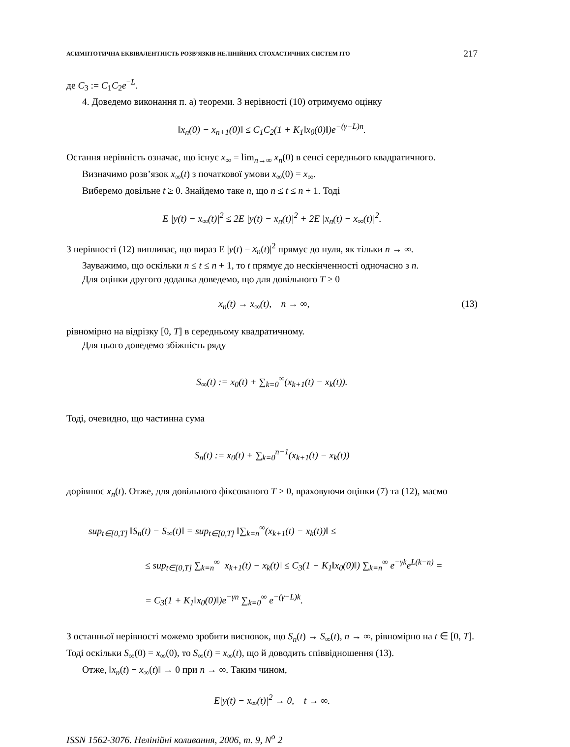АСИМПТОТИЧНА ЕКВІВАЛЕНТНІСТЬ РОЗВ’ЯЗКІВ НЕЛІНІЙНИХ СТОХАСТИЧНИХ СИСТЕМ ІТО 217
де C<sub>3</sub> := C<sub>1</sub>C<sub>2</sub>e<sup>−L</sup>.
4. Доведемо виконання п. а) теореми. З нерівності (10) отримуємо оцінку
‖x<sub>n</sub>(0) − x<sub>n+1</sub>(0)‖ ≤ C<sub>1</sub>C<sub>2</sub>(1 + K<sub>1</sub>‖x<sub>0</sub>(0)‖)e<sup>−(γ−L)n</sup>.
Остання нерівність означає, що існує x<sub>∞</sub> = lim<sub>n→∞</sub> x<sub>n</sub>(0) в сенсі середнього квадратичного.
Визначимо розв’язок x<sub>∞</sub>(t) з початкової умови x<sub>∞</sub>(0) = x<sub>∞</sub>.
Виберемо довільне t ≥ 0. Знайдемо таке n, що n ≤ t ≤ n + 1. Тоді
E |y(t) − x<sub>∞</sub>(t)|<sup>2</sup> ≤ 2E |y(t) − x<sub>n</sub>(t)|<sup>2</sup> + 2E |x<sub>n</sub>(t) − x<sub>∞</sub>(t)|<sup>2</sup>.
З нерівності (12) випливає, що вираз E |y(t) − x<sub>n</sub>(t)|<sup>2</sup> прямує до нуля, як тільки n → ∞.
Зауважимо, що оскільки n ≤ t ≤ n + 1, то t прямує до нескінченності одночасно з n.
Для оцінки другого доданка доведемо, що для довільного T ≥ 0
x<sub>n</sub>(t) → x<sub>∞</sub>(t), n → ∞, (13)
рівномірно на відрізку [0, T] в середньому квадратичному.
Для цього доведемо збіжність ряду
S<sub>∞</sub>(t) := x<sub>0</sub>(t) + ∑<sub>k=0</sub><sup>∞</sup>(x<sub>k+1</sub>(t) − x<sub>k</sub>(t)).
Тоді, очевидно, що частинна сума
S<sub>n</sub>(t) := x<sub>0</sub>(t) + ∑<sub>k=0</sub><sup>n−1</sup>(x<sub>k+1</sub>(t) − x<sub>k</sub>(t))
дорівнює x<sub>n</sub>(t). Отже, для довільного фіксованого T > 0, враховуючи оцінки (7) та (12), маємо
sup<sub>t∈[0,T]</sub> ‖S<sub>n</sub>(t) − S<sub>∞</sub>(t)‖ = sup<sub>t∈[0,T]</sub> ‖∑<sub>k=n</sub><sup>∞</sup>(x<sub>k+1</sub>(t) − x<sub>k</sub>(t))‖ ≤
≤ sup<sub>t∈[0,T]</sub> ∑<sub>k=n</sub><sup>∞</sup> ‖x<sub>k+1</sub>(t) − x<sub>k</sub>(t)‖ ≤ C<sub>3</sub>(1 + K<sub>1</sub>‖x<sub>0</sub>(0)‖) ∑<sub>k=n</sub><sup>∞</sup> e<sup>−γk</sup>e<sup>L(k−n)</sup> =
= C<sub>3</sub>(1 + K<sub>1</sub>‖x<sub>0</sub>(0)‖)e<sup>−γn</sup> ∑<sub>k=0</sub><sup>∞</sup> e<sup>−(γ−L)k</sup>.
З останньої нерівності можемо зробити висновок, що S<sub>n</sub>(t) → S<sub>∞</sub>(t), n → ∞, рівномірно на t ∈ [0, T]. Тоді оскільки S<sub>∞</sub>(0) = x<sub>∞</sub>(0), то S<sub>∞</sub>(t) = x<sub>∞</sub>(t), що й доводить співвідношення (13).
Отже, ‖x<sub>n</sub>(t) − x<sub>∞</sub>(t)‖ → 0 при n → ∞. Таким чином,
E|y(t) − x<sub>∞</sub>(t)|<sup>2</sup> → 0, t → ∞.
ISSN 1562-3076. Нелінійні коливання, 2006, т. 9, N<sup>o</sup> 2